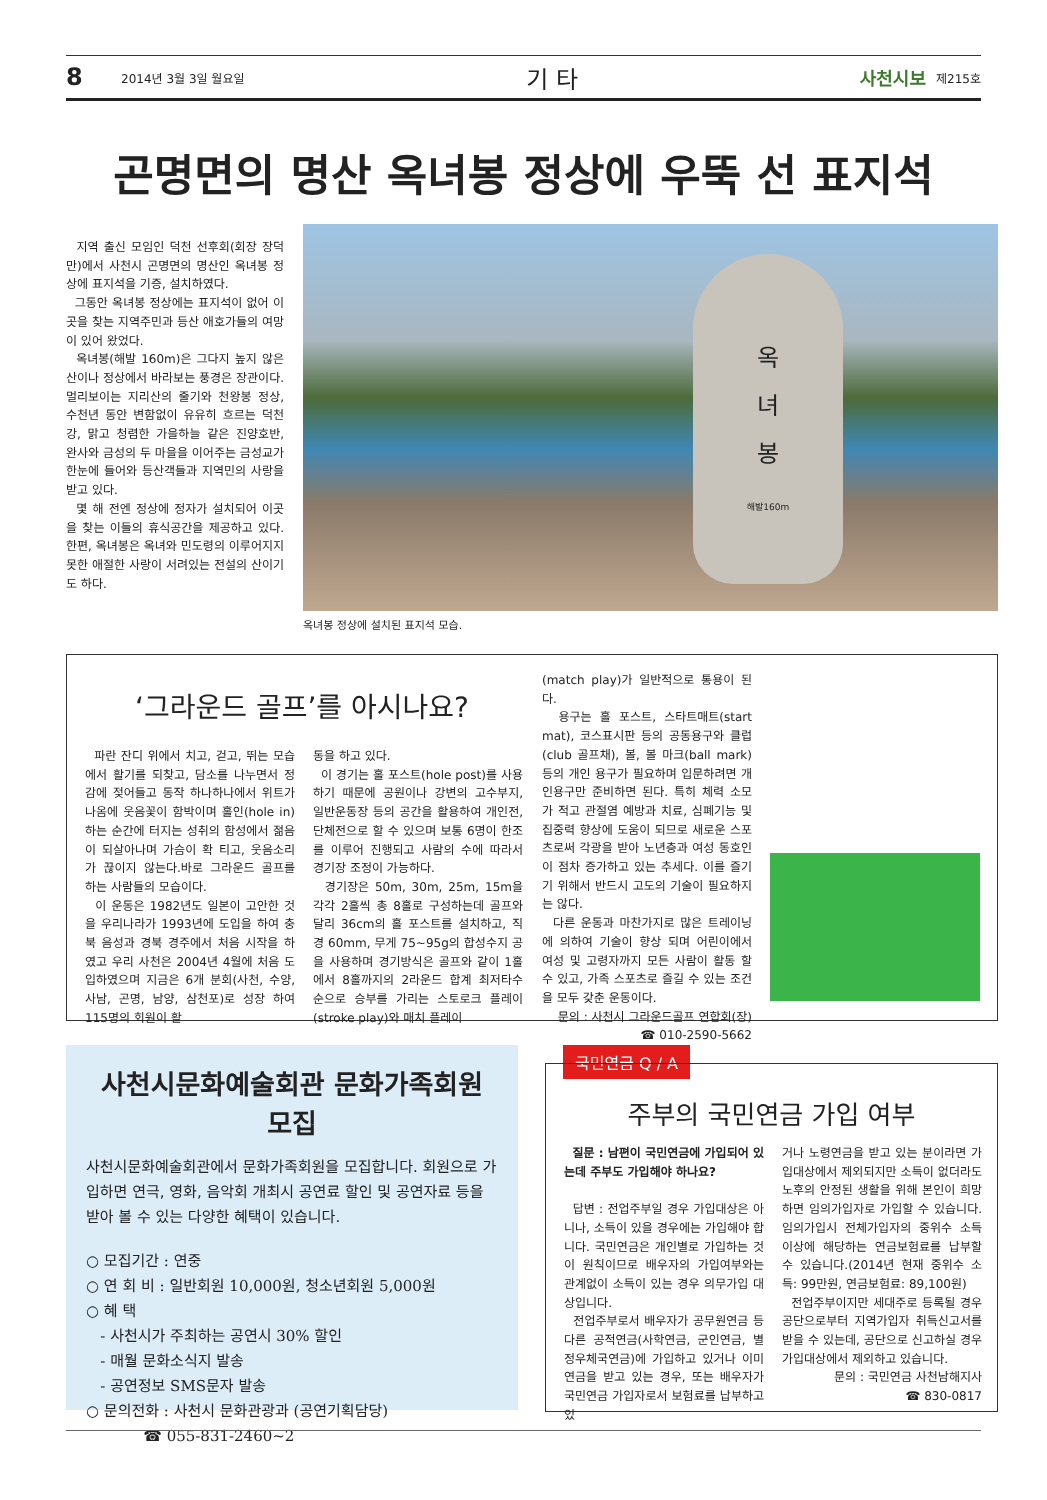8 2014년 3월 3일 월요일 기 타 사천시보 제215호
곤명면의 명산 옥녀봉 정상에 우뚝 선 표지석
지역 출신 모임인 덕천 선후회(회장 장덕만)에서 사천시 곤명면의 명산인 옥녀봉 정상에 표지석을 기증, 설치하였다.
그동안 옥녀봉 정상에는 표지석이 없어 이곳을 찾는 지역주민과 등산 애호가들의 여망이 있어 왔었다.
옥녀봉(해발 160m)은 그다지 높지 않은 산이나 정상에서 바라보는 풍경은 장관이다. 멀리보이는 지리산의 줄기와 천왕봉 정상, 수천년 동안 변함없이 유유히 흐르는 덕천강, 맑고 청렴한 가을하늘 같은 진양호반, 완사와 금성의 두 마을을 이어주는 금성교가 한눈에 들어와 등산객들과 지역민의 사랑을 받고 있다.
몇 해 전엔 정상에 정자가 설치되어 이곳을 찾는 이들의 휴식공간을 제공하고 있다. 한편, 옥녀봉은 옥녀와 민도령의 이루어지지 못한 애절한 사랑이 서려있는 전설의 산이기도 하다.
옥
녀
봉
해발160m
옥녀봉 정상에 설치된 표지석 모습.
‘그라운드 골프’를 아시나요?
파란 잔디 위에서 치고, 걷고, 뛰는 모습에서 활기를 되찾고, 담소를 나누면서 정감에 젖어들고 동작 하나하나에서 위트가 나옴에 웃음꽃이 함박이며 홀인(hole in) 하는 순간에 터지는 성취의 함성에서 젊음이 되살아나며 가슴이 확 티고, 웃음소리가 끊이지 않는다.바로 그라운드 골프를 하는 사람들의 모습이다.
이 운동은 1982년도 일본이 고안한 것을 우리나라가 1993년에 도입을 하여 충북 음성과 경북 경주에서 처음 시작을 하였고 우리 사천은 2004년 4월에 처음 도입하였으며 지금은 6개 분회(사천, 수양, 사남, 곤명, 남양, 삼천포)로 성장 하여 115명의 회원이 활
동을 하고 있다.
이 경기는 홀 포스트(hole post)를 사용하기 때문에 공원이나 강변의 고수부지, 일반운동장 등의 공간을 활용하여 개인전, 단체전으로 할 수 있으며 보통 6명이 한조를 이루어 진행되고 사람의 수에 따라서 경기장 조정이 가능하다.
경기장은 50m, 30m, 25m, 15m을 각각 2홀씩 총 8홀로 구성하는데 골프와 달리 36cm의 홀 포스트를 설치하고, 직경 60mm, 무게 75~95g의 합성수지 공을 사용하며 경기방식은 골프와 같이 1홀에서 8홀까지의 2라운드 합계 최저타수 순으로 승부를 가리는 스토로크 플레이(stroke play)와 매치 플레이
(match play)가 일반적으로 통용이 된다.
용구는 홀 포스트, 스타트매트(start mat), 코스표시판 등의 공동용구와 클럽(club 골프채), 볼, 볼 마크(ball mark) 등의 개인 용구가 필요하며 입문하려면 개인용구만 준비하면 된다. 특히 체력 소모가 적고 관절염 예방과 치료, 심폐기능 및 집중력 향상에 도움이 되므로 새로운 스포츠로써 각광을 받아 노년층과 여성 동호인이 점차 증가하고 있는 추세다. 이를 즐기기 위해서 반드시 고도의 기술이 필요하지는 않다.
다른 운동과 마찬가지로 많은 트레이닝에 의하여 기술이 향상 되며 어린이에서 여성 및 고령자까지 모든 사람이 활동 할 수 있고, 가족 스포츠로 즐길 수 있는 조건을 모두 갖춘 운동이다.
문의 : 사천시 그라운드골프 연합회(장)
☎ 010-2590-5662
사천시문화예술회관 문화가족회원 모집
사천시문화예술회관에서 문화가족회원을 모집합니다. 회원으로 가입하면 연극, 영화, 음악회 개최시 공연료 할인 및 공연자료 등을 받아 볼 수 있는 다양한 혜택이 있습니다.
○ 모집기간 : 연중
○ 연 회 비 : 일반회원 10,000원, 청소년회원 5,000원
○ 혜 택
- 사천시가 주최하는 공연시 30% 할인
- 매월 문화소식지 발송
- 공연정보 SMS문자 발송
○ 문의전화 : 사천시 문화관광과 (공연기획담당)
☎ 055-831-2460~2
국민연금 Q / A
주부의 국민연금 가입 여부
질문 : 남편이 국민연금에 가입되어 있는데 주부도 가입해야 하나요?
답변 : 전업주부일 경우 가입대상은 아니나, 소득이 있을 경우에는 가입해야 합니다. 국민연금은 개인별로 가입하는 것이 원칙이므로 배우자의 가입여부와는 관계없이 소득이 있는 경우 의무가입 대상입니다.
전업주부로서 배우자가 공무원연금 등 다른 공적연금(사학연금, 군인연금, 별정우체국연금)에 가입하고 있거나 이미 연금을 받고 있는 경우, 또는 배우자가 국민연금 가입자로서 보험료를 납부하고 있
거나 노령연금을 받고 있는 분이라면 가입대상에서 제외되지만 소득이 없더라도 노후의 안정된 생활을 위해 본인이 희망하면 임의가입자로 가입할 수 있습니다. 임의가입시 전체가입자의 중위수 소득 이상에 해당하는 연금보험료를 납부할 수 있습니다.(2014년 현재 중위수 소득: 99만원, 연금보험료: 89,100원)
전업주부이지만 세대주로 등록될 경우 공단으로부터 지역가입자 취득신고서를 받을 수 있는데, 공단으로 신고하실 경우 가입대상에서 제외하고 있습니다.
문의 : 국민연금 사천남해지사
☎ 830-0817